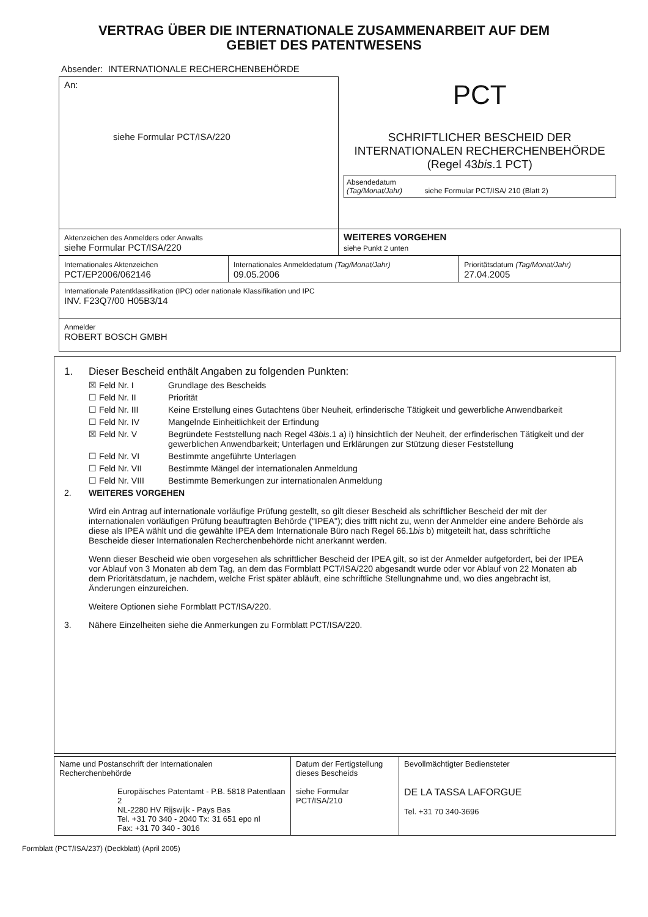VERTRAG ÜBER DIE INTERNATIONALE ZUSAMMENARBEIT AUF DEM
GEBIET DES PATENTWESENS
Absender: INTERNATIONALE RECHERCHENBEHÖRDE
| An: siehe Formular PCT/ISA/220 | PCT SCHRIFTLICHER BESCHEID DER INTERNATIONALEN RECHERCHENBEHÖRDE (Regel 43 bis .1 PCT) Absendedatum (Tag/Monat/Jahr) siehe Formular PCT/ISA/ 210 (Blatt 2) |
| Aktenzeichen des Anmelders oder Anwalts siehe Formular PCT/ISA/220 | WEITERES VORGEHEN siehe Punkt 2 unten |
| Internationales Aktenzeichen PCT/EP2006/062146 | Internationales Anmeldedatum (Tag/Monat/Jahr) 09.05.2006 | Prioritätsdatum (Tag/Monat/Jahr) 27.04.2005 |
| Internationale Patentklassifikation (IPC) oder nationale Klassifikation und IPC INV. F23Q7/00 H05B3/14 | | |
| Anmelder ROBERT BOSCH GMBH | | |
1. Dieser Bescheid enthält Angaben zu folgenden Punkten:
☒ Feld Nr. I Grundlage des Bescheids
☐ Feld Nr. II Priorität
☐ Feld Nr. III Keine Erstellung eines Gutachtens über Neuheit, erfinderische Tätigkeit und gewerbliche Anwendbarkeit
☐ Feld Nr. IV Mangelnde Einheitlichkeit der Erfindung
☒ Feld Nr. V Begründete Feststellung nach Regel 43bis.1 a) i) hinsichtlich der Neuheit, der erfinderischen Tätigkeit und der gewerblichen Anwendbarkeit; Unterlagen und Erklärungen zur Stützung dieser Feststellung
☐ Feld Nr. VI Bestimmte angeführte Unterlagen
☐ Feld Nr. VII Bestimmte Mängel der internationalen Anmeldung
☐ Feld Nr. VIII Bestimmte Bemerkungen zur internationalen Anmeldung
2. WEITERES VORGEHEN
Wird ein Antrag auf internationale vorläufige Prüfung gestellt, so gilt dieser Bescheid als schriftlicher Bescheid der mit der internationalen vorläufigen Prüfung beauftragten Behörde ("IPEA"); dies trifft nicht zu, wenn der Anmelder eine andere Behörde als diese als IPEA wählt und die gewählte IPEA dem Internationale Büro nach Regel 66.1bis b) mitgeteilt hat, dass schriftliche Bescheide dieser Internationalen Recherchenbehörde nicht anerkannt werden.
Wenn dieser Bescheid wie oben vorgesehen als schriftlicher Bescheid der IPEA gilt, so ist der Anmelder aufgefordert, bei der IPEA vor Ablauf von 3 Monaten ab dem Tag, an dem das Formblatt PCT/ISA/220 abgesandt wurde oder vor Ablauf von 22 Monaten ab dem Prioritätsdatum, je nachdem, welche Frist später abläuft, eine schriftliche Stellungnahme und, wo dies angebracht ist, Änderungen einzureichen.
Weitere Optionen siehe Formblatt PCT/ISA/220.
3. Nähere Einzelheiten siehe die Anmerkungen zu Formblatt PCT/ISA/220.
| Name und Postanschrift der Internationalen Recherchenbehörde Europäisches Patentamt - P.B. 5818 Patentlaan 2 NL-2280 HV Rijswijk - Pays Bas Tel. +31 70 340 - 2040 Tx: 31 651 epo nl Fax: +31 70 340 - 3016 | Datum der Fertigstellung dieses Bescheids siehe Formular PCT/ISA/210 | Bevollmächtigter Bediensteter DE LA TASSA LAFORGUE Tel. +31 70 340-3696 |
Formblatt (PCT/ISA/237) (Deckblatt) (April 2005)